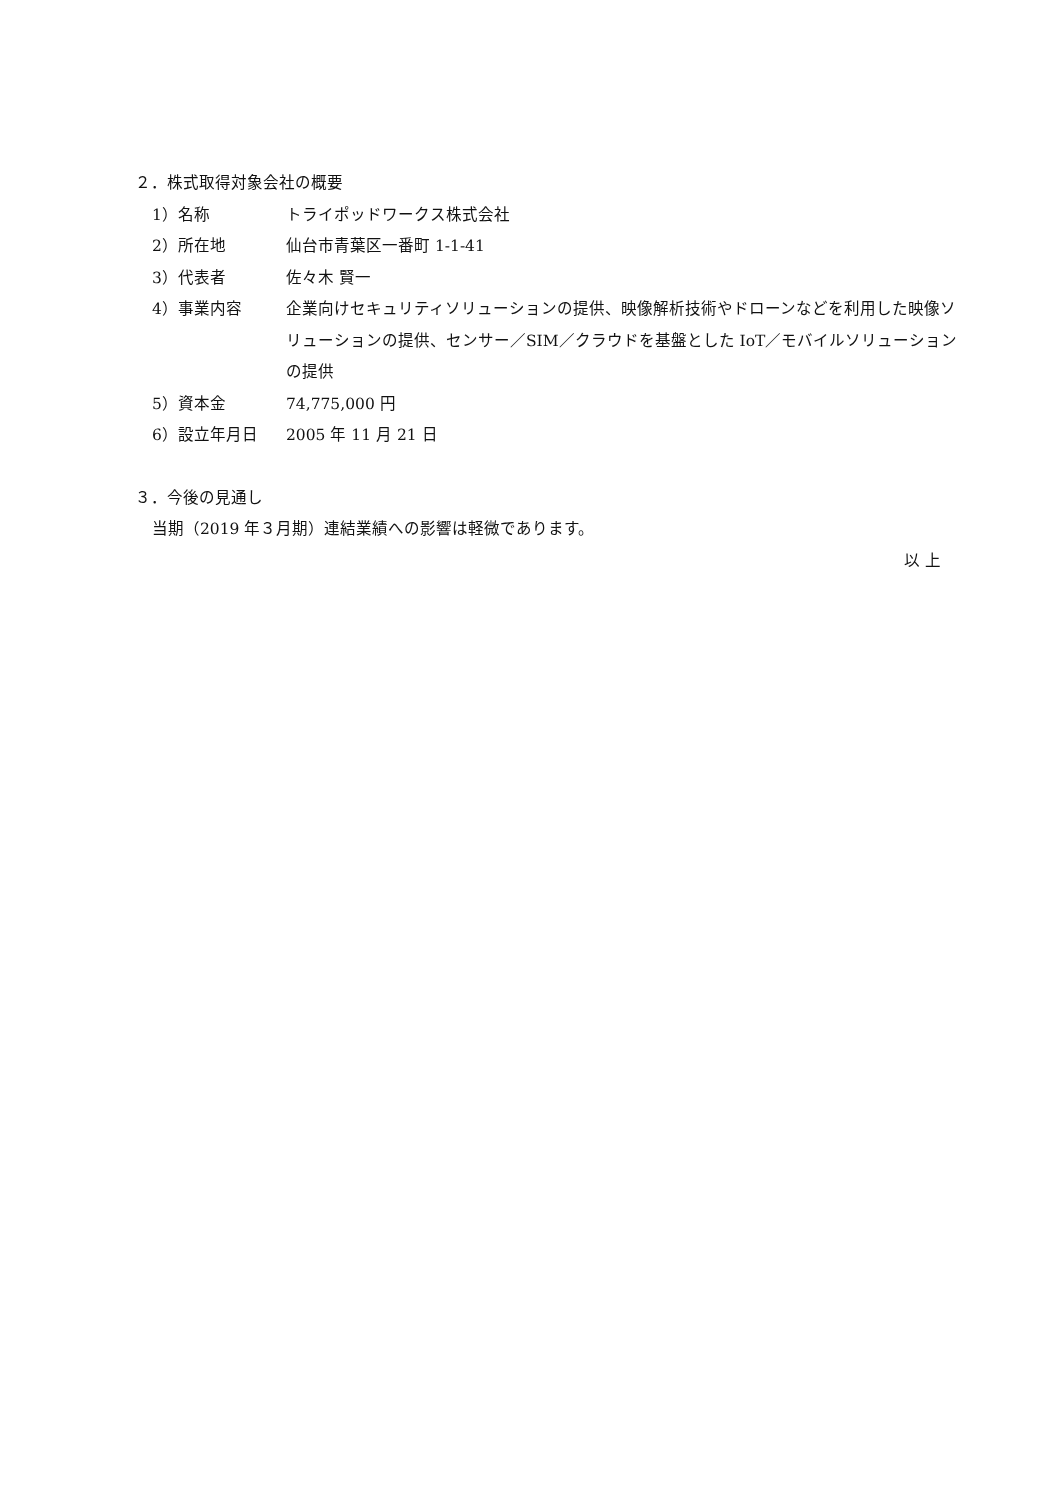２．株式取得対象会社の概要
1）名称 トライポッドワークス株式会社
2）所在地 仙台市青葉区一番町 1-1-41
3）代表者 佐々木 賢一
4）事業内容 企業向けセキュリティソリューションの提供、映像解析技術やドローンなどを利用した映像ソリューションの提供、センサー／SIM／クラウドを基盤とした IoT／モバイルソリューションの提供
5）資本金 74,775,000 円
6）設立年月日 2005 年 11 月 21 日
３．今後の見通し
当期（2019 年３月期）連結業績への影響は軽微であります。
以 上